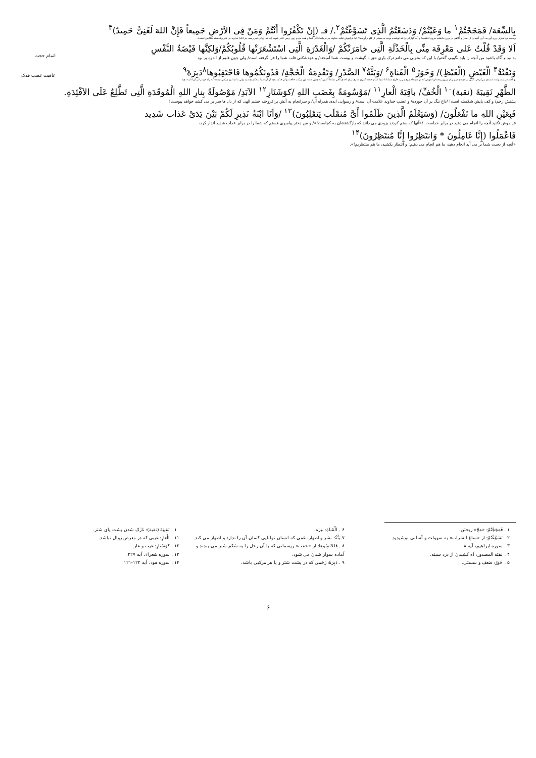بِالسِّعَة/ فَمَجَجْتُمْ<sup>۱</sup> ما وَعَيْتُمْ/ وَدَسَعْتُمُ الَّذِی تَسَوَّغْتُمْ<sup>۲</sup>./ فـ (إِنْ تَكْفُرُوا أَنْتُمْ وَمَنْ فِی الاَرْضِ جَمِيعاً فَإِنَّ اللهَ لَغَنِیٌّ حَمِيدٌ)<sup>۳</sup>
وسعت بی تفاوتی روی آوردید. آری آنچه را از ایمان و آگاهی در درون داشتید بیرون افکندید/ و آب گوارایی را که نوشیده بودید به سختی از گلو برآوردید!/ اما فراموش نکنید خداوند می‌فرماید:«اگر شما و همه مردم روی زمین کافر شوید (به خدا زیانی نمی‌رسد، چرا که) خداوند بی نیاز وشایسته ستایش است».
اَلا وَقَدْ قُلْتُ عَلی مَعْرِفَة مِنِّی بِالْخَذْلَةِ الَّتِی خامَرَتْكُمْ /وَالْغَدْرَةِ الَّتِی اسْتَشْعَرَتْها قُلُوبُكُمْ/وَلكِنَّها فَيْضَةُ النَّفْسِ
بدانید و آگاه باشید من آنچه را باید بگویم، گفتم/ با این که بخوبی می دانم ترک یاری حق با گوشت و پوست شما آمیخته/ و عهدشکنی قلب شما را فرا گرفته است/ ولی چون قلبم از اندوه پر بود
اتمام حجت
وَنَفْثَةُ<sup>۴</sup> الْغَيْضِ (الْغَيْظِ)/ وَخَوَرُ<sup>۵</sup> الْقَناةِ<sup>۶</sup> /وَبَثَّةُ<sup>۷</sup> الصَّدْرِ/ وَتَقْدِمَةُ الْحُجَّةِ/ فَدُونَكُمُوها فَاحْتَقِبُوها<sup>۸</sup>دَبِرَةَ<sup>۹</sup>
ـو احساس مسئولیت شدیدی می‌کردم.ـ کمی از غم‌های درونی‌ام بیرون ریخت/و اندوهی که در سینه‌ام موج می‌زد خارج شد/تا با شما اتمام حجت کنم/و عذری برای احدی باقی نماند/ اکنون که چنین است این مرکب خلافت و آن فدک، همه از آن شما، محکم بچسبید ولی بدانید این مرکبی نیست که راه خود را بر آن ادامه دهید
عاقبت غصب فدک
الظَّهْرِ نَقِيبَةَ (نقبة)<sup>۱۰</sup> الْخُفِّ/ باقِيَةَ الْعارِ<sup>۱۱</sup> /مَوْسُومَةً بِغَضَبِ اللهِ /كوَشَنَارِ<sup>۱۲</sup> الاَبَدِ/ مَوْصُولَةً بِنارِ اللهِ الْمُوقَدَةِ الَّتِی تَطَّلِعُ عَلَی الاَفْئِدَةِ.
پشتش زخم/ و کف پایش شکسته است! /داغ ننگ بر آن خورده/ و غضب خداوند علامت آن است/ و رسوایی ابدی همراه آن/ و سرانجام به آتش برافروخته خشم الهی که از دل ها سر بر می کشد خواهد پیوست!
فَبِعَيْنِ اللهِ ما تَفْعَلُونَ/ (وَسَيَعْلَمُ الَّذِينَ ظَلَمُوا أَیَّ مُنقَلَب يَنقَلِبُونَ)<sup>۱۳</sup> /وَاَنَا ابْنَةُ نَذِيرِ لَكُمْ بَيْنَ يَدَیْ عَذاب شَدِيد
فراموش نکنید آنچه را انجام می دهید در برابر خداست. /«آنها که ستم کردند بزودی می دانند که بازگشتشان به کجاست!»/ و من دختر پیامبری هستم که شما را در برابر عذاب شدید انذار کرد،
فَاعْمَلُوا (إِنَّا عَامِلُونَ * وَانتَظِرُوا إِنَّا مُنتَظِرُونَ)<sup>۱۴</sup>
«آنچه از دست شما بر می آید انجام دهید، ما هم انجام می دهیم; و انتظار بکشید، ما هم منتظریم!».
۱ . فَمَجَجْتُمْ: «مَجّ» ریختن.
۲ . تَسَوَّغْتُمْ: از «ساغ الشراب» به سهولت و آسانی نوشیدید.
۳ . سوره ابراهیم، آیه ۸.
۴ . نفثه المصدور: آه کشیدن از درد سینه.
۵ . خَوَرُ: ضعف و سستی.
۶ . الْقَناةِ: نیزه.
۷.بَثَّةُ: نشر و اظهار، غمی که انسان توانایی کتمان آن را ندارد و اظهار می کند.
۸ . فاحْتَقِبُوها: از «حقب» ریسمانی که با آن رحل را به شکم شتر می بندند و آماده سوار شدن می شود.
۹ . دَبِرَةَ: زخمی که در پشت شتر و یا هر مرکبی باشد.
۱۰ . نَقِيبَةَ (نقبة): نازک شدن پشت پای شتر.
۱۱ . الْعارِ: عیبی که در معرض زوال نباشد.
۱۲ . کوَشَنَارِ: عیب و عار.
۱۳ . سوره شعراء، آیه ۲۲۷.
۱۴ . سوره هود، آیه ۱۲۲-۱۲۱.
۶